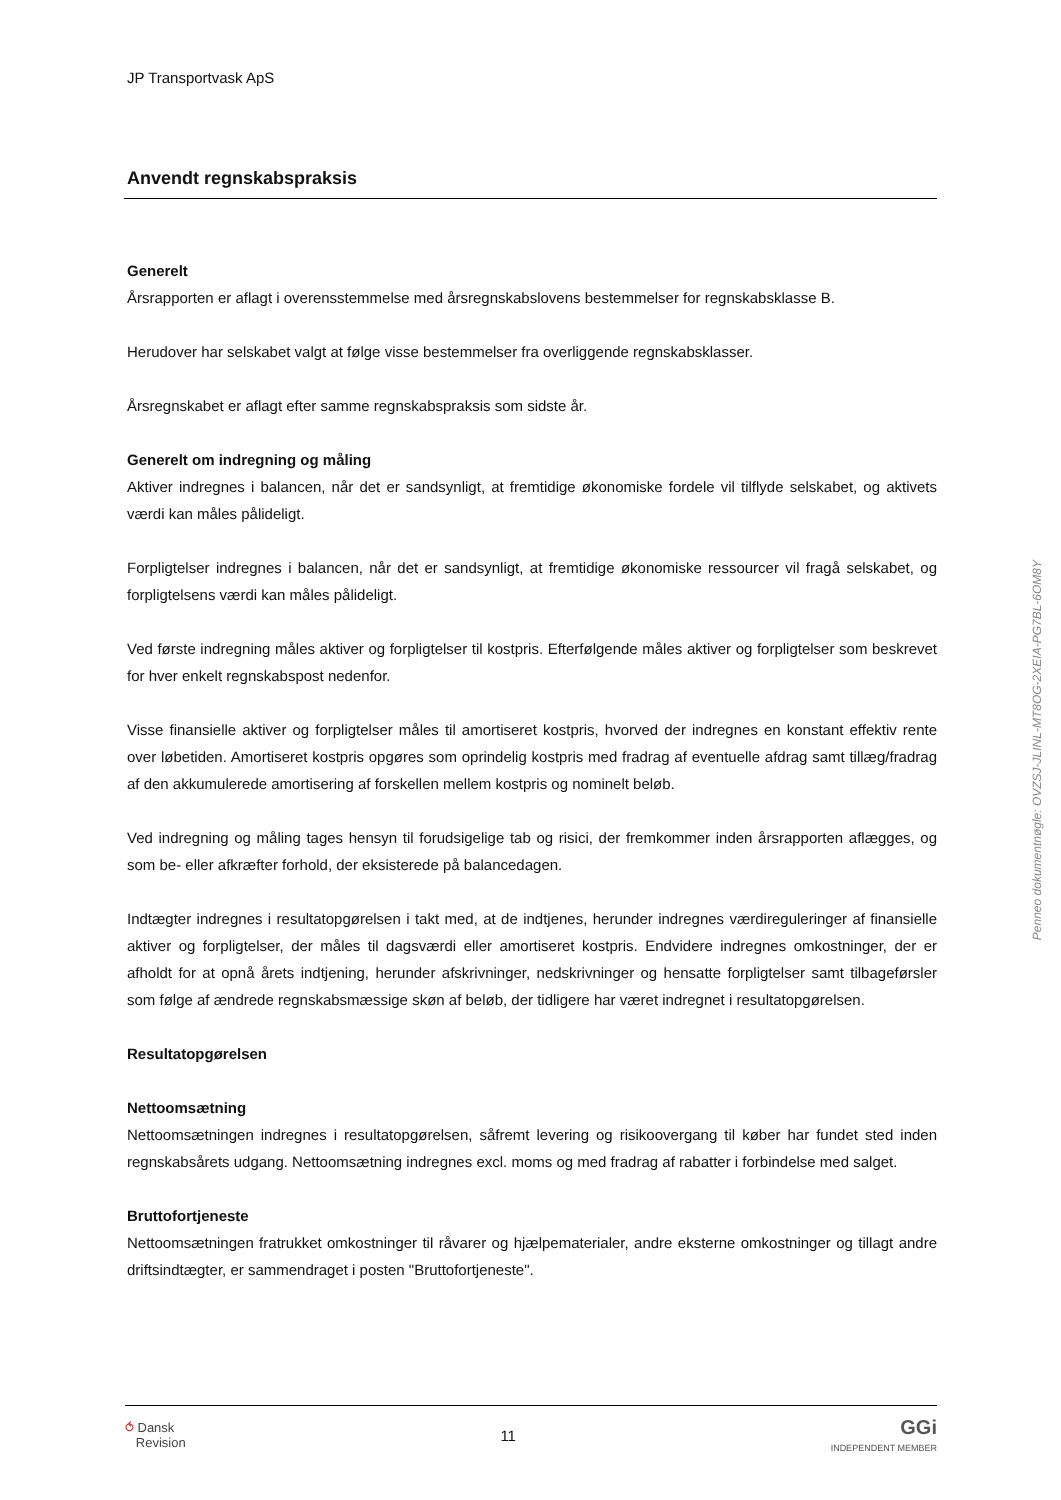JP Transportvask ApS
Anvendt regnskabspraksis
Generelt
Årsrapporten er aflagt i overensstemmelse med årsregnskabslovens bestemmelser for regnskabsklasse B.
Herudover har selskabet valgt at følge visse bestemmelser fra overliggende regnskabsklasser.
Årsregnskabet er aflagt efter samme regnskabspraksis som sidste år.
Generelt om indregning og måling
Aktiver indregnes i balancen, når det er sandsynligt, at fremtidige økonomiske fordele vil tilflyde selskabet, og aktivets værdi kan måles pålideligt.
Forpligtelser indregnes i balancen, når det er sandsynligt, at fremtidige økonomiske ressourcer vil fragå selskabet, og forpligtelsens værdi kan måles pålideligt.
Ved første indregning måles aktiver og forpligtelser til kostpris. Efterfølgende måles aktiver og forpligtelser som beskrevet for hver enkelt regnskabspost nedenfor.
Visse finansielle aktiver og forpligtelser måles til amortiseret kostpris, hvorved der indregnes en konstant effektiv rente over løbetiden. Amortiseret kostpris opgøres som oprindelig kostpris med fradrag af eventuelle afdrag samt tillæg/fradrag af den akkumulerede amortisering af forskellen mellem kostpris og nominelt beløb.
Ved indregning og måling tages hensyn til forudsigelige tab og risici, der fremkommer inden årsrapporten aflægges, og som be- eller afkræfter forhold, der eksisterede på balancedagen.
Indtægter indregnes i resultatopgørelsen i takt med, at de indtjenes, herunder indregnes værdireguleringer af finansielle aktiver og forpligtelser, der måles til dagsværdi eller amortiseret kostpris. Endvidere indregnes omkostninger, der er afholdt for at opnå årets indtjening, herunder afskrivninger, nedskrivninger og hensatte forpligtelser samt tilbageførsler som følge af ændrede regnskabsmæssige skøn af beløb, der tidligere har været indregnet i resultatopgørelsen.
Resultatopgørelsen
Nettoomsætning
Nettoomsætningen indregnes i resultatopgørelsen, såfremt levering og risikoovergang til køber har fundet sted inden regnskabsårets udgang. Nettoomsætning indregnes excl. moms og med fradrag af rabatter i forbindelse med salget.
Bruttofortjeneste
Nettoomsætningen fratrukket omkostninger til råvarer og hjælpematerialer, andre eksterne omkostninger og tillagt andre driftsindtægter, er sammendraget i posten "Bruttofortjeneste".
Penneo dokumentnøgle: OVZSJ-JLINL-MT8OG-2XEIA-PG7BL-6OM8Y
⥀ Dansk
Revision
11
GGi
INDEPENDENT MEMBER